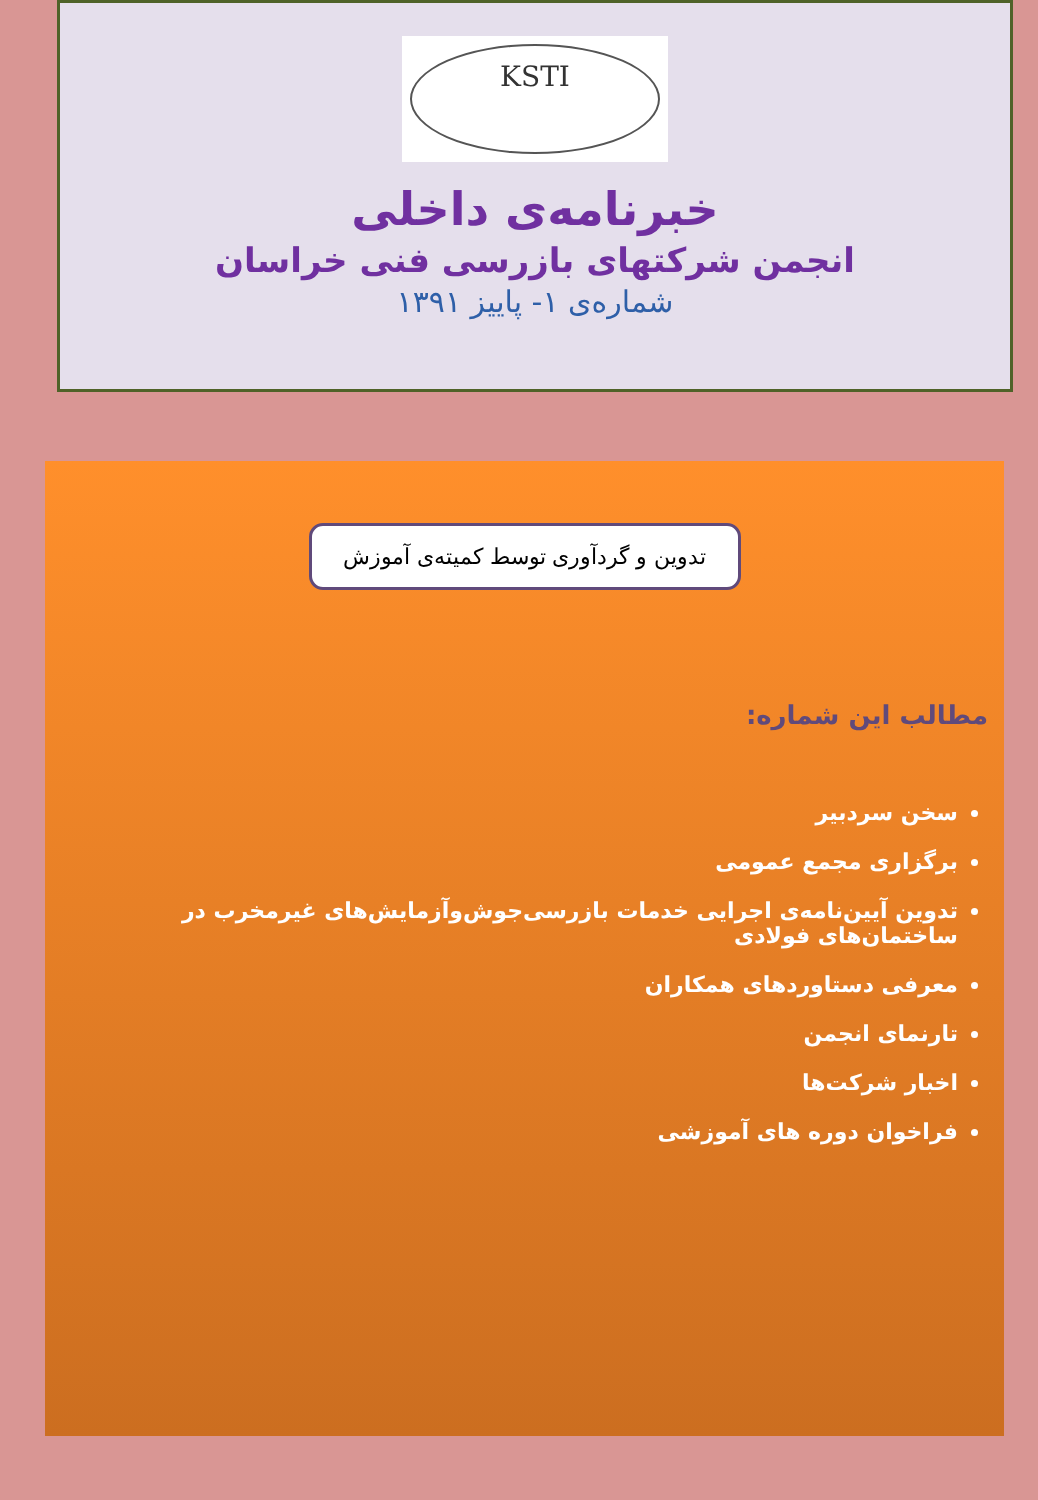KSTI
خبرنامه‌ی داخلی
انجمن شرکتهای بازرسی فنی خراسان
شماره‌ی ۱- پاییز ۱۳۹۱
تدوین و گردآوری توسط کمیته‌ی آموزش
مطالب این شماره:
سخن سردبیر
برگزاری مجمع عمومی
تدوین آیین‌نامه‌ی اجرایی خدمات بازرسی‌جوش‌وآزمایش‌های غیرمخرب در ساختمان‌های فولادی
معرفی دستاوردهای همکاران
تارنمای انجمن
اخبار شرکت‌ها
فراخوان دوره های آموزشی